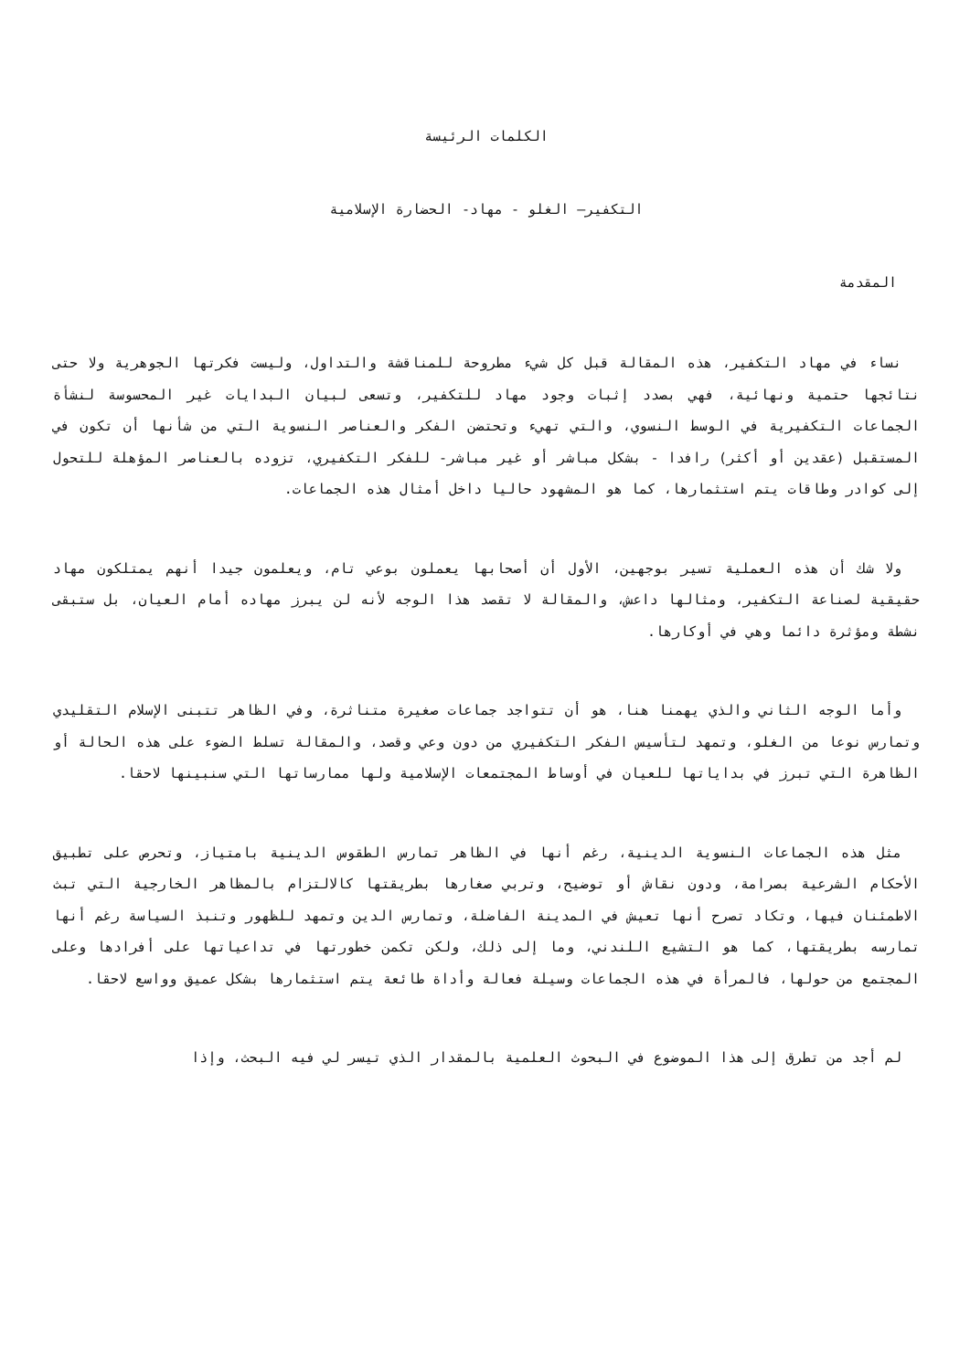الكلمات الرئيسة
التكفير– الغلو - مهاد- الحضارة الإسلامية
المقدمة
نساء في مهاد التكفير، هذه المقالة قبل كل شيء مطروحة للمناقشة والتداول، وليست فكرتها الجوهرية ولا حتى نتائجها حتمية ونهائية، فهي بصدد إثبات وجود مهاد للتكفير، وتسعى لبيان البدايات غير المحسوسة لنشأة الجماعات التكفيرية في الوسط النسوي، والتي تهيء وتحتضن الفكر والعناصر النسوية التي من شأنها أن تكون في المستقبل (عقدين أو أكثر) رافدا - بشكل مباشر أو غير مباشر- للفكر التكفيري، تزوده بالعناصر المؤهلة للتحول إلى كوادر وطاقات يتم استثمارها، كما هو المشهود حاليا داخل أمثال هذه الجماعات.
ولا شك أن هذه العملية تسير بوجهين، الأول أن أصحابها يعملون بوعي تام، ويعلمون جيدا أنهم يمتلكون مهاد حقيقية لصناعة التكفير، ومثالها داعش، والمقالة لا تقصد هذا الوجه لأنه لن يبرز مهاده أمام العيان، بل ستبقى نشطة ومؤثرة دائما وهي في أوكارها.
وأما الوجه الثاني والذي يهمنا هنا، هو أن تتواجد جماعات صغيرة متناثرة، وفي الظاهر تتبنى الإسلام التقليدي وتمارس نوعا من الغلو، وتمهد لتأسيس الفكر التكفيري من دون وعي وقصد، والمقالة تسلط الضوء على هذه الحالة أو الظاهرة التي تبرز في بداياتها للعيان في أوساط المجتمعات الإسلامية ولها ممارساتها التي سنبينها لاحقا.
مثل هذه الجماعات النسوية الدينية، رغم أنها في الظاهر تمارس الطقوس الدينية بامتياز، وتحرص على تطبيق الأحكام الشرعية بصرامة، ودون نقاش أو توضيح، وتربي صغارها بطريقتها كالالتزام بالمظاهر الخارجية التي تبث الاطمئنان فيها، وتكاد تصرح أنها تعيش في المدينة الفاضلة، وتمارس الدين وتمهد للظهور وتنبذ السياسة رغم أنها تمارسه بطريقتها، كما هو التشيع اللندني، وما إلى ذلك، ولكن تكمن خطورتها في تداعياتها على أفرادها وعلى المجتمع من حولها، فالمرأة في هذه الجماعات وسيلة فعالة وأداة طائعة يتم استثمارها بشكل عميق وواسع لاحقا.
لم أجد من تطرق إلى هذا الموضوع في البحوث العلمية بالمقدار الذي تيسر لي فيه البحث، وإذا